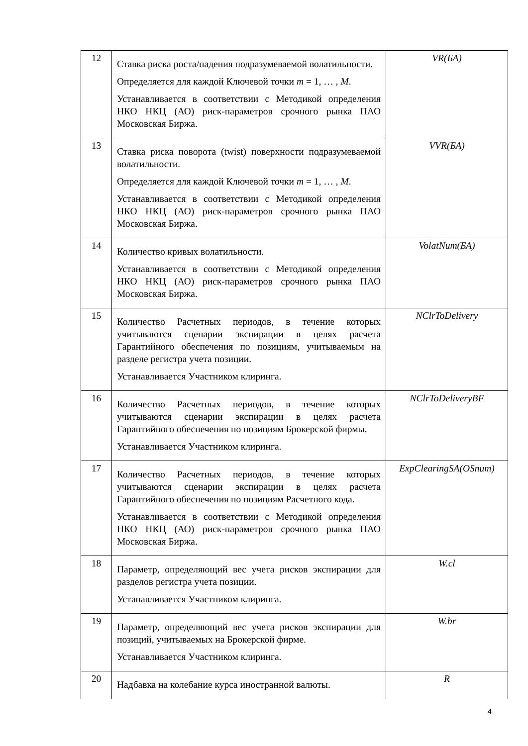| 12 | Ставка риска роста/падения подразумеваемой волатильности. Определяется для каждой Ключевой точки m = 1, … , M . Устанавливается в соответствии с Методикой определения НКО НКЦ (АО) риск-параметров срочного рынка ПАО Московская Биржа. | VR(БА) |
| 13 | Ставка риска поворота (twist) поверхности подразумеваемой волатильности. Определяется для каждой Ключевой точки m = 1, … , M . Устанавливается в соответствии с Методикой определения НКО НКЦ (АО) риск-параметров срочного рынка ПАО Московская Биржа. | VVR(БА) |
| 14 | Количество кривых волатильности. Устанавливается в соответствии с Методикой определения НКО НКЦ (АО) риск-параметров срочного рынка ПАО Московская Биржа. | VolatNum(БА) |
| 15 | Количество Расчетных периодов, в течение которых учитываются сценарии экспирации в целях расчета Гарантийного обеспечения по позициям, учитываемым на разделе регистра учета позиции. Устанавливается Участником клиринга. | NClrToDelivery |
| 16 | Количество Расчетных периодов, в течение которых учитываются сценарии экспирации в целях расчета Гарантийного обеспечения по позициям Брокерской фирмы. Устанавливается Участником клиринга. | NClrToDeliveryBF |
| 17 | Количество Расчетных периодов, в течение которых учитываются сценарии экспирации в целях расчета Гарантийного обеспечения по позициям Расчетного кода. Устанавливается в соответствии с Методикой определения НКО НКЦ (АО) риск-параметров срочного рынка ПАО Московская Биржа. | ExpClearingSA(OSnum) |
| 18 | Параметр, определяющий вес учета рисков экспирации для разделов регистра учета позиции. Устанавливается Участником клиринга. | W.cl |
| 19 | Параметр, определяющий вес учета рисков экспирации для позиций, учитываемых на Брокерской фирме. Устанавливается Участником клиринга. | W.br |
| 20 | Надбавка на колебание курса иностранной валюты. | R |
4